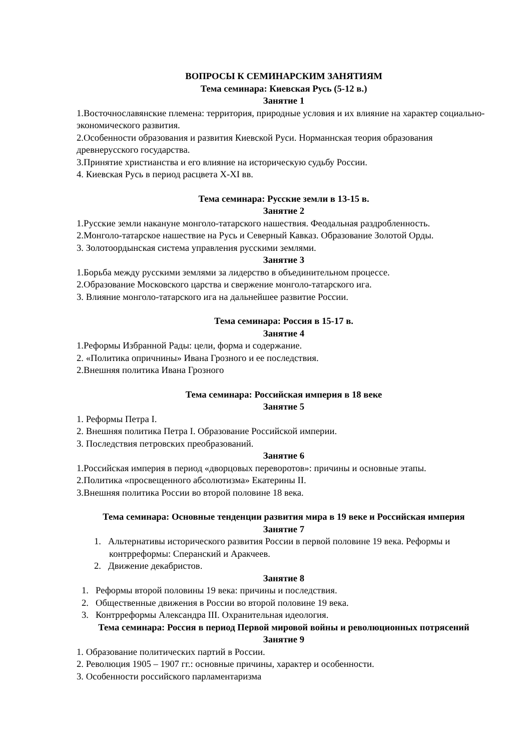ВОПРОСЫ К СЕМИНАРСКИМ ЗАНЯТИЯМ
Тема семинара: Киевская Русь (5-12 в.)
Занятие 1
1.Восточнославянские племена: территория, природные условия и их влияние на характер социально-экономического развития.
2.Особенности образования и развития Киевской Руси. Норманнская теория образования древнерусского государства.
3.Принятие христианства и его влияние на историческую судьбу России.
4. Киевская Русь в период расцвета X-XI вв.
Тема семинара: Русские земли в 13-15 в.
Занятие 2
1.Русские земли накануне монголо-татарского нашествия. Феодальная раздробленность.
2.Монголо-татарское нашествие на Русь и Северный Кавказ. Образование Золотой Орды.
3. Золотоордынская система управления русскими землями.
Занятие 3
1.Борьба между русскими землями за лидерство в объединительном процессе.
2.Образование Московского царства и свержение монголо-татарского ига.
3. Влияние монголо-татарского ига на дальнейшее развитие России.
Тема семинара: Россия в 15-17 в.
Занятие 4
1.Реформы Избранной Рады: цели, форма и содержание.
2. «Политика опричнины» Ивана Грозного и ее последствия.
2.Внешняя политика Ивана Грозного
Тема семинара: Российская империя в 18 веке
Занятие 5
1. Реформы Петра I.
2. Внешняя политика Петра I. Образование Российской империи.
3. Последствия петровских преобразований.
Занятие 6
1.Российская империя в период «дворцовых переворотов»: причины и основные этапы.
2.Политика «просвещенного абсолютизма» Екатерины II.
3.Внешняя политика России во второй половине 18 века.
Тема семинара: Основные тенденции развития мира в 19 веке и Российская империя
Занятие 7
1. Альтернативы исторического развития России в первой половине 19 века. Реформы и контрреформы: Сперанский и Аракчеев.
2. Движение декабристов.
Занятие 8
1. Реформы второй половины 19 века: причины и последствия.
2. Общественные движения в России во второй половине 19 века.
3. Контрреформы Александра III. Охранительная идеология.
Тема семинара: Россия в период Первой мировой войны и революционных потрясений
Занятие 9
1. Образование политических партий в России.
2. Революция 1905 – 1907 гг.: основные причины, характер и особенности.
3. Особенности российского парламентаризма